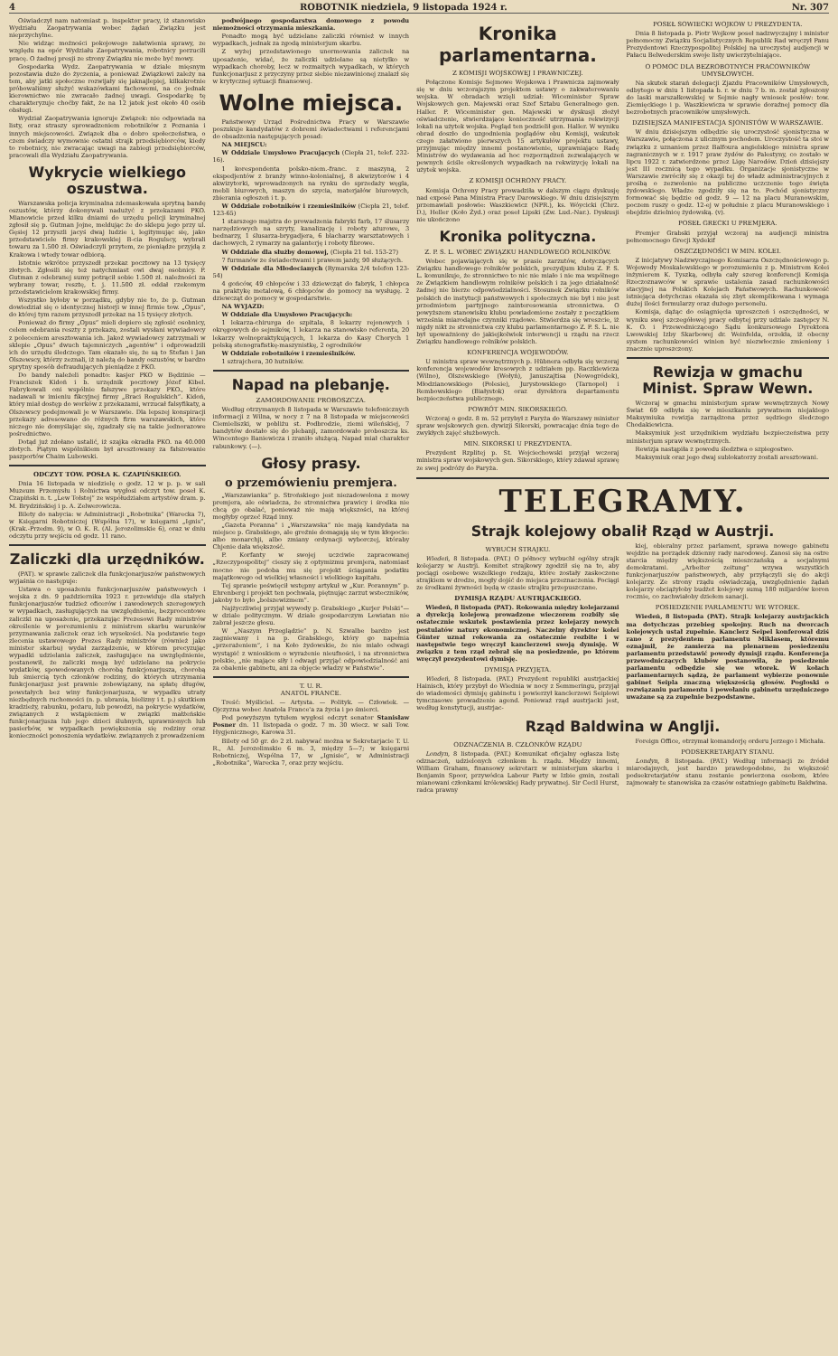4 ROBOTNIK niedziela, 9 listopada 1924 r. Nr. 307
Oświadczył nam natomiast p. inspektor pracy, iż stanowisko Wydziału Zaopatrywania wobec żądań Związku jest nieprzychylne.
Nie widząc możności pokojowego załatwienia sprawy, ze względu na opór Wydziału Zaopatrywania, robotnicy porzucili pracę. O żadnej presji ze strony Związku nie może być mowy.
Gospodarka Wydz. Zaopatrywania w dziale mięsnym pozostawia dużo do życzenia, a ponieważ Związkowi zależy na tem, aby jatki społeczne rozwijały się jaknajlepiej, kilkakrotnie próbowaliśmy służyć wskazówkami fachowemi, na co jednak kierownictwo nie zwracało żadnej uwagi. Gospodarkę tę charakteryzuje choćby fakt, że na 12 jatek jest około 40 osób obsługi.
Wydział Zaopatrywania ignoruje Związek: nie odpowiada na listy, oraz straszy sprowadzeniem robotników z Poznania i innych miejscowości. Związek dba o dobro społeczeństwa, o czem świadczy wymownie ostatni strajk przedsiębiorców, kiedy to robotnicy, nie zwracając uwagi na zabiegi przedsiębiorców, pracowali dla Wydziału Zaopatrywania.
Wykrycie wielkiego oszustwa.
Warszawska policja kryminalna zdemaskowała sprytną bandę oszustów, którzy dokonywali nadużyć z przekazami PKO. Mianowicie przed kilku dniami do urzędu policji kryminalnej zgłosił się p. Gutman Jojne, meldując że do sklepu jego przy ul. Gęsiej 12 przyszli jacyś dwaj ludzie i, legitymując się, jako przedstawiciele firmy krakowskiej B-cia Rogulscy, wybrali towaru za 1.500 zł. Oświadczyli przytem, ze pieniądze przyjdą z Krakowa i wtedy towar odbiorą.
Istotnie wkrótce przyszedł przekaz pocztowy na 13 tysięcy złotych. Zgłosili się też natychmiast owi dwaj osobnicy. P. Gutman z odebranej sumy potrącił sobie 1.500 zł. należności za wybrany towar, resztę, t. j. 11.500 zł. oddał rzekomym przedstawicielom krakowskiej firmy.
Wszystko byłoby w porządku, gdyby nie to, że p. Gutman dowiedział się o identycznej historji w innej firmie tow. „Opus”, do której tym razem przyszedł przekaz na 15 tysięcy złotych.
Ponieważ do firmy „Opus” mieli dopiero się zgłosić osobnicy, celem odebrania reszty z przekazu, zostali wysłani wywiadowcy z poleceniem aresztowania ich. Jakoż wywiadowcy zatrzymali w sklepie „Opus” dwuch tajemniczych „agentów” i odprowadzili ich do urzędu śledczego. Tam okazało się, że są to Stefan i Jan Olszewscy, którzy zeznali, iż należą do bandy oszustów, w bardzo sprytny sposób defraudujących pieniądze z PKO.
Do bandy należeli ponadto: kasjer PKO w Będzinie — Franciszek Kidoń i b. urzędnik pocztowy Józef Kibel. Fabrykowali oni wspólnie fałszywe przekazy PKO., które nadawali w imieniu fikcyjnej firmy „Braci Rogulskich”. Kidoń, który miał dostęp do worków z przekazami, wrzucał falsyfikaty, a Olszewscy podejmowali je w Warszawie. Dla lepszej konspiracji przekazy adresowano do różnych firm warszawskich, które niczego nie domyślając się, zgadzały się na takie jednorazowe pośrednictwo.
Dotąd już zdołano ustalić, iż szajka okradła PKO. na 40.000 złotych. Piątym wspólnikiem był aresztowany za fałszowanie paszportów Chaim Lubowski.
ODCZYT TOW. POSŁA K. CZAPIŃSKIEGO.
Dnia 16 listopada w niedzielę o godz. 12 w p. p. w sali Muzeum Przemysłu i Rolnictwa wygłosi odczyt tow. poseł K. Czapiński n. t. „Lew Tołstoj” ze współudziałem artystów dram. p. M. Brydzińskiej i p. A. Zelwerowicza.
Bilety do nabycia: w Administracji „Robotnika” (Warecka 7), w Księgarni Robotniczej (Wspólna 17), w księgarni „Ignis”, (Krak.-Przedm. 9), w O. K. R. (Al. Jerozolimskie 6), oraz w dniu odczytu przy wejściu od godz. 11 rano.
Zaliczki dla urzędników.
(PAT). w sprawie zaliczek dla funkcjonarjuszów państwowych wyjaśnia co następuje:
Ustawa o uposażeniu funkcjonarjuszów państwowych i wojska z dn. 9 października 1923 r. przewiduje dla stałych funkcjonarjuszów tudzież oficerów i zawodowych szeregowych w wypadkach, zasługujących na uwzględnienie, bezprocentowe zaliczki na uposażenie, przekazując Prezesowi Rady ministrów określenie w porozumieniu z ministrem skarbu warunków przyznawania zaliczek oraz ich wysokości. Na podstawie tego zlecenia ustawowego Prezes Rady ministrów (również jako minister skarbu) wydał zarządzenie, w którem precyzując wypadki udzielania zaliczek, zasługujące na uwzględnienie, postanowił, że zaliczki mogą być udzielane na pokrycie wydatków, spowodowanych chorobą funkcjonarjusza, chorobą lub śmiercią tych członków rodziny, do których utrzymania funkcjonarjusz jest prawnie zobowiązany, na spłatę długów, powstałych bez winy funkcjonarjusza, w wypadku utraty niezbędnych ruchomości (n. p. ubrania, bielizny i t. p.) skutkiem kradzieży, rabunku, pożaru, lub powodzi, na pokrycie wydatków, związanych z wstąpieniem w związki małżeńskie funkcjonarjusza lub jego dzieci ślubnych, uprawnionych lub pasierbów, w wypadkach powiększenia się rodziny oraz konieczności ponoszenia wydatków. związanych z prowadzeniem
podwójnego gospodarstwa domowego z powodu niemożności otrzymania mieszkania.
Ponadto mogą być udzielane zaliczki również w innych wypadkach, jednak za zgodą ministerjum skarbu.
Z wyżej przedstawionego unormowania zaliczek na uposażenie, widać, że zaliczki udzielane są nietylko w wypadkach choroby, lecz w rozmaitych wypadkach, w których funkcjonarjusz z przyczyny przez siebie niezawinionej znalazł się w krytycznej sytuacji finansowej.
Wolne miejsca.
Państwowy Urząd Pośrednictwa Pracy w Warszawie poszukuje kandydatów z dobremi świadectwami i referencjami do obsadzenia następujących posad:
NA MIEJSCU:
W Oddziale Umysłowo Pracujących (Ciepła 21, telef. 232-16).
1 korespondenta polsko-niem.-franc. z maszyną, 2 ekspedjentów z branży winno-kolonialnej, 8 akwizytorów i 4 akwizytorki, wprowadzonych na rynku do sprzedaży węgla, mebli biurowych, maszyn do szycia, materjałów biurowych, zbierania ogłoszeń i t. p.
W Oddziale robotników i rzemieślników (Ciepła 21, telef. 123-65)
1 starszego majstra do prowadzenia fabryki farb, 17 ślusarzy narzędziowych na szryty, kanalizację i roboty ażurowe, 3 bednarzy, 1 ślusarza-brygadjera, 6 blacharzy warsztatowych i dachowych, 2 rymarzy na galanterję i roboty fibrowe.
W Oddziale dla służby domowej, (Ciepła 21 tel. 153-27)
7 furmanów ze świadectwami i prawem jazdy, 90 służących.
W Oddziale dla Młodocianych (Rymarska 2/4 telefon 123-54)
4 gońców, 49 chłopców i 33 dziewcząt do fabryk, 1 chłopca na praktykę metalową, 6 chłopców do pomocy na wysługę. 2 dziewcząt do pomocy w gospodarstwie.
NA WYJAZD:
W Oddziale dla Umysłowo Pracujących:
1 lekarza-chirurga do szpitala, 8 lekarzy rejonowych i okręgowych do sejmików, 1 lekarza na stanowisko referenta, 20 lekarzy wolnopraktykujących, 1 lekarza do Kasy Chorych 1 polską stenografistkę-maszynistkę, 2 ogrodników
W Oddziale robotników i rzemieślników.
1 sztrajchera, 30 hutników.
Napad na plebanję.
ZAMORDOWANIE PROBOSZCZA.
Według otrzymanych 8 listopada w Warszawie telefonicznych informacji z Wilna, w nocy z 7 na 8 listopada w miejscowości Ciemieliszki, w pobliżu st. Podbrodzie, ziemi wileńskiej, 7 bandytów dostało się do plebanji, zamordowało proboszcza ks. Wincentego Baniewicza i zraniło służącą. Napad miał charakter rabunkowy. (—).
Głosy prasy.
o przemówieniu premjera.
„Warszawianka” p. Strońskiego jest niezadowolona z mowy premjera, ale oświadcza, że stronnictwa prawicy i środka nie chcą go obalać, ponieważ nie mają większości, na której mogłyby oprzeć Rząd inny.
„Gazeta Poranna” i „Warszawska” nie mają kandydata na miejsce p. Grabskiego, ale groźnie domagają się w tym kłopocie: albo monarchji, albo zmiany ordynacji wyborczej, któraby Chjenie dała większość.
P. Korfanty w swojej uczciwie zapracowanej „Rzeczypospolitej” cieszy się z optymizmu premjera, natomiast mocno nie podoba mu się projekt ściągania podatku majątkowego od wielkiej własności i wielkiego kapitału.
Tej sprawie poświęcił wstępny artykuł w „Kur. Porannym” p. Ehrenberg i projekt ten pochwala, piętnując zarzut wsteczników, jakoby to było „bolszewizmem”.
Najżyczliwiej przyjął wywody p. Grabskiego „Kurjer Polski”—w dziale politycznym. W dziale gospodarczym Lewiatan nie zabrał jeszcze głosu.
W „Naszym Przeglądzie” p. N. Szwalbe bardzo jest zagniewany i na p. Grabskiego, który go napełnia „przerażeniem”, i na Koło żydowskie, że nie miało odwagi wystąpić z wnioskiem o wyrażenie nieufności, i na stronnictwa polskie, „nie mające siły i odwagi przyjąć odpowiedzialność ani za obalenie gabinetu, ani za objęcie władzy w Państwie”.
T. U. R.
ANATOL FRANCE.
Treść: Myśliciel. — Artysta. — Polityk. — Człowiek. — Ojczyzna wobec Anatola France'a za życia i po śmierci.
Pod powyższym tytułem wygłosi odczyt senator Stanisław Posner dn. 11 listopada o godz. 7 m. 30 wiecz. w sali Tow. Hygjenicznego, Karowa 31.
Bilety od 50 gr. do 2 zł. nabywać można w Sekretarjacie T. U. R., Al. Jerozolimskie 6 m. 3, między 5—7; w księgarni Robotniczej, Wspólna 17, w „Ignisie”, w Administracji „Robotnika”, Warecka 7, oraz przy wejściu.
Kronika parlamentarna.
Z KOMISJI WOJSKOWEJ I PRAWNICZEJ.
Połączone Komisje Sejmowe Wojskowa i Prawnicza zajmowały się w dniu wczorajszym projektem ustawy o zakwaterowaniu wojska. W obradach wzięli udział: Wiceminister Spraw Wojskowych gen. Majewski oraz Szef Sztabu Generalnego gen. Haller. P. Wiceminister gen. Majewski w dyskusji złożył oświadczenie, stwierdzające konieczność utrzymania rekwizycji lokali na użytek wojska. Pogląd ten podzielił gen. Haller. W wyniku obrad doszło do uzgodnienia poglądów obu Komisji, wskutek czego załatwiono pierwszych 15 artykułów projektu ustawy, przyjmując między innemi postanowienie, uprawniające Radę Ministrów do wydawania ad hoc rozporządzeń zezwalających w pewnych ściśle określonych wypadkach na rekwizycję lokali na użytek wojska.
Z KOMISJI OCHRONY PRACY.
Komisja Ochrony Pracy prowadziła w dalszym ciągu dyskusję nad exposé Pana Ministra Pracy Darowskiego. W dniu dzisiejszym przemawiali posłowie: Waszkiewicz (NPR.), ks. Wóycicki (Chrz. D.), Heller (Koło Żyd.) oraz poseł Lipski (Zw. Lud.-Nar.). Dyskusji nie ukończono
Kronika polityczna.
Z. P. S. L. WOBEC ZWIĄZKU HANDLOWEGO ROLNIKÓW.
Wobec pojawiających się w prasie zarzutów, dotyczących Związku handlowego rolników polskich, prezydjum klubu Z. P. S. L. komunikuje, że stronnictwo to nic nie miało i nie ma wspólnego ze Związkiem handlowym rolników polskich i za jego działalność żadnej nie bierze odpowiedzialności. Stosunek Związku rolników polskich do instytucji państwowych i społecznych nie był i nie jest przedmiotem partyjnego zainteresowania stronnictwa. O powyższem stanowisku klubu powiadomione zostały z początkiem września miarodajne czynniki rządowe. Stwierdza się wreszcie, iż nigdy nikt ze stronnictwa czy klubu parlamentarnego Z. P. S. L. nie był upoważniony do jakiejkolwiek interwencji u rządu na rzecz Związku handlowego rolników polskich.
KONFERENCJA WOJEWODÓW.
U ministra spraw wewnętrznych p. Hübnera odbyła się wczoraj konferencja wojewodów kresowych z udziałem pp. Raczkiewicza (Wilno), Olszewskiego (Wołyń), Januszajtisa (Nowogródek), Młodzianowskiego (Polesie), Jurystowskiego (Tarnopol) i Rembowskiego (Białystok) oraz dyrektora departamentu bezpieczeństwa publicznego.
POWRÓT MIN. SIKORSKIEGO.
Wczoraj o godz. 8 m. 52 przybył z Paryża do Warszawy minister spraw wojskowych gen. dywizji Sikorski, powracając dnia tego do zwykłych zajęć służbowych.
MIN. SIKORSKI U PREZYDENTA.
Prezydent Rzplitej p. St. Wojciechowski przyjął wczoraj ministra spraw wojskowych gen. Sikorskiego, który zdawał sprawę ze swej podróży do Paryża.
POSEŁ SOWIECKI WOJKOW U PREZYDENTA.
Dnia 8 listopada p. Piotr Wojkow poseł nadzwyczajny i minister pełnomocny Związku Socjalistycznych Republik Rad wręczył Panu Prezydentowi Rzeczypospolitej Polskiej na uroczystej audjencji w Pałacu Belwederskim swoje listy uwierzytelniające.
O POMOC DLA BEZROBOTNYCH PRACOWNIKÓW UMYSŁOWYCH.
Na skutek starań delegacji Zjazdu Pracowników Umysłowych, odbytego w dniu 1 listopada b. r. w dniu 7 b. m. został zgłoszony do laski marszałkowskiej w Sejmie nagły wniosek posłów: tow. Ziemięckiego i p. Waszkiewicza w sprawie doraźnej pomocy dla bezrobotnych pracowników umysłowych.
DZISIEJSZA MANIFESTACJA SJONISTÓW W WARSZAWIE.
W dniu dzisiejszym odbędzie się uroczystość sjonistyczna w Warszawie, połączona z ulicznym pochodem. Uroczystość ta stoi w związku z uznaniem przez Balfoura angielskiego ministra spraw zagranicznych w r. 1917 praw żydów do Palestyny, co zostało w lipcu 1922 r. zatwierdzone przez Ligę Narodów. Dzień dzisiejszy jest III rocznicą tego wypadku. Organizacje sjonistyczne w Warszawie zwróciły się z okazji tej do władz administracyjnych z prośbą o zezwolenie na publiczne uczczenie tego święta żydowskiego. Władze zgodziły się na to. Pochód sjonistyczny formować się będzie od godz. 9 — 12 na placu Muranowskim, poczem ruszy o godz. 12-ej w południe z placu Muranowskiego i obejdzie dzielnicę żydowską. (v).
POSEŁ GRECKI U PREMJERA.
Premjer Grabski przyjął wczoraj na audjencji ministra pełnomocnego Grecji Xydekif
OSZCZĘDNOŚCI W MIN. KOLEI.
Z inicjatywy Nadzwyczajnego Komisarza Oszczędnościowego p. Wojewody Moskalewskiego w porozumieniu z p. Ministrem Kolei inżynierem K. Tyszką, odbyła cały szereg konferencji Komisja Rzeczoznawców w sprawie ustalenia zasad rachunkowości stacyjnej na Polskich Kolejach Państwowych. Rachunkowość istniejąca dotychczas okazała się zbyt skomplikowana i wymaga dużej ilości formularzy oraz dużego personelu.
Komisja, dążąc do osiągnięcia uproszczeń i oszczędności, w wyniku swej szczegółowej pracy odbytej przy udziale zastępcy N. K. O. i Przewodniczącego Sądu konkursowego Dyrektora Lwowskiej Izby Skarbowej dr. Weinfelda, orzekła, iż obecny system rachunkowości winien być niezwłocznie zmieniony i znacznie uproszczony.
Rewizja w gmachu Minist. Spraw Wewn.
Wczoraj w gmachu ministerjum spraw wewnętrznych Nowy Świat 69 odbyła się w mieszkaniu prywatnem niejakiego Maksymiuka rewizja zarządzona przez sędziego śledczego Chodakiewicza.
Maksymiuk jest urzędnikiem wydziału bezpieczeństwa przy ministerjum spraw wewnętrznych.
Rewizja nastąpiła z powodu śledztwa o szpiegostwo.
Maksymiuk oraz jego dwaj sublokatorzy zostali aresztowani.
TELEGRAMY.
Strajk kolejowy obalił Rząd w Austrji.
WYBUCH STRAJKU.
Wiedeń, 8 listopada. (PAT.) O północy wybuchł ogólny strajk kolejarzy w Austrji. Komitet strajkowy zgodził się na to, aby pociągi osobowe wszelkiego rodzaju, które zostały zaskoczone strajkiem w drodze, mogły dojść do miejsca przeznaczenia. Pociągi ze środkami żywności będą w czasie strajku przepuszczane.
DYMISJA RZĄDU AUSTRJACKIEGO.
Wiedeń, 8 listopada (PAT). Rokowania między kolejarzami a dyrekcją kolejową prowadzone wieczorem rozbiły się ostatecznie wskutek postawienia przez kolejarzy nowych postulatów natury ekonomicznej. Naczelny dyrektor kolei Günter uznał rokowania za ostatecznie rozbite i w następstwie tego wręczył kanclerzowi swoją dymisję. W związku z tem rząd zebrał się na posiedzenie, po którem wręczył prezydentowi dymisję.
DYMISJA PRZYJĘTA.
Wiedeń, 8 listopada. (PAT.) Prezydent republiki austrjackiej Hainisch, który przybył do Wiednia w nocy z Semmeringu, przyjął do wiadomości dymisję gabinetu i powierzył kanclerzowi Seiplowi tymczasowe prowadzenie agend. Ponieważ rząd austrjacki jest, według konstytucji, austrjac-
kiej, obieralny przez parlament, sprawa nowego gabinetu wejdzie na porządek dzienny rady narodowej. Zanosi się na ostre starcia między większością mieszczańską a socjalnymi demokratami. „Arbeiter zeitung” wzywa wszystkich funkcjonarjuszów państwowych, aby przyłączyli się do akcji kolejarzy. Ze strony rządu oświadczają, uwzględnienie żądań kolejarzy obciążyłoby budżet kolejowy sumą 180 miljardów koron rocznie, co zachwiałoby dziełem sanacji.
POSIEDZENIE PARLAMENTU WE WTOREK.
Wiedeń, 8 listopada (PAT). Strajk kolejarzy austrjackich ma dotychczas przebieg spokojny. Ruch na dworcach kolejowych ustał zupełnie. Kanclerz Seipel konferował dziś rano z prezydentem parlamentu Miklasem, któremu oznajmił, że zamierza na plenarnem posiedzeniu parlamentu przedstawić powody dymisji rządu. Konferencja przewodniczących klubów postanowiła, że posiedzenie parlamentu odbędzie się we wtorek. W kołach parlamentarnych sądzą, że parlament wybierze ponownie gabinet Seipla znaczną większością głosów. Pogłoski o rozwiązaniu parlamentu i powołaniu gabinetu urzędniczego uważane są za zupełnie bezpodstawne.
Rząd Baldwina w Anglji.
ODZNACZENIA B. CZŁONKÓW RZĄDU
Londyn, 8 listopada. (PAT.) Komunikat oficjalny ogłasza listę odznaczeń, udzielonych członkom b. rządu. Między innemi, William Graham, finansowy sekretarz w ministerjum skarbu i Benjamin Spoor, przywódca Labour Party w Izbie gmin, zostali mianowani członkami królewskiej Rady prywatnej. Sir Cecil Hurst, radca prawny
Foreign Office, otrzymał komandorję orderu Jerzego i Michała.
PODSEKRETARJATY STANU.
Londyn, 8 listopada. (PAT.) Według informacji ze źródeł miarodajnych, jest bardzo prawdopodobne, że większość podsekretarjatów stanu zostanie powierzona osobom, które zajmowały te stanowiska za czasów ostatniego gabinetu Baldwina.